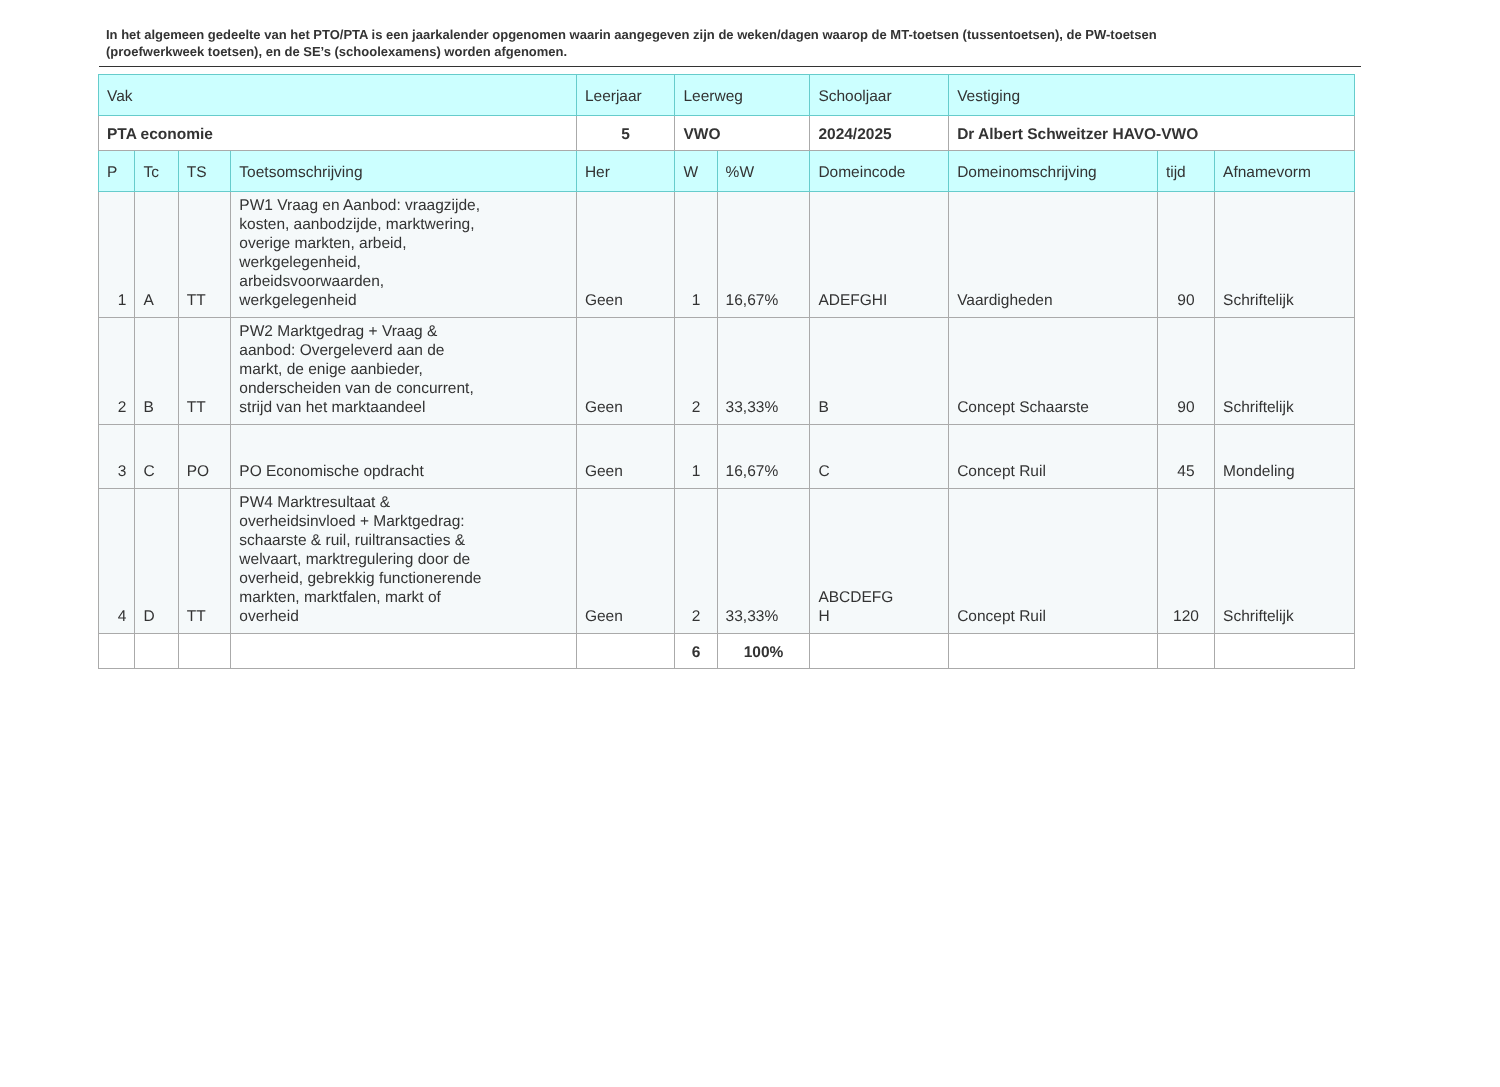In het algemeen gedeelte van het PTO/PTA is een jaarkalender opgenomen waarin aangegeven zijn de weken/dagen waarop de MT-toetsen (tussentoetsen), de PW-toetsen (proefwerkweek toetsen), en de SE’s (schoolexamens) worden afgenomen.
| Vak | | | | Leerjaar | Leerweg | | Schooljaar | Vestiging | | |
| --- | --- | --- | --- | --- | --- | --- | --- | --- | --- | --- |
| PTA economie | | | | 5 | VWO | | 2024/2025 | Dr Albert Schweitzer HAVO-VWO | | |
| P | Tc | TS | Toetsomschrijving | Her | W | %W | Domeincode | Domeinomschrijving | tijd | Afnamevorm |
| 1 | A | TT | PW1 Vraag en Aanbod: vraagzijde, kosten, aanbodzijde, marktwering, overige markten, arbeid, werkgelegenheid, arbeidsvoorwaarden, werkgelegenheid | Geen | 1 | 16,67% | ADEFGHI | Vaardigheden | 90 | Schriftelijk |
| 2 | B | TT | PW2 Marktgedrag + Vraag & aanbod: Overgeleverd aan de markt, de enige aanbieder, onderscheiden van de concurrent, strijd van het marktaandeel | Geen | 2 | 33,33% | B | Concept Schaarste | 90 | Schriftelijk |
| 3 | C | PO | PO Economische opdracht | Geen | 1 | 16,67% | C | Concept Ruil | 45 | Mondeling |
| 4 | D | TT | PW4 Marktresultaat & overheidsinvloed + Marktgedrag: schaarste & ruil, ruiltransacties & welvaart, marktregulering door de overheid, gebrekkig functionerende markten, marktfalen, markt of overheid | Geen | 2 | 33,33% | ABCDEFG H | Concept Ruil | 120 | Schriftelijk |
| | | | | | 6 | 100% | | | | |